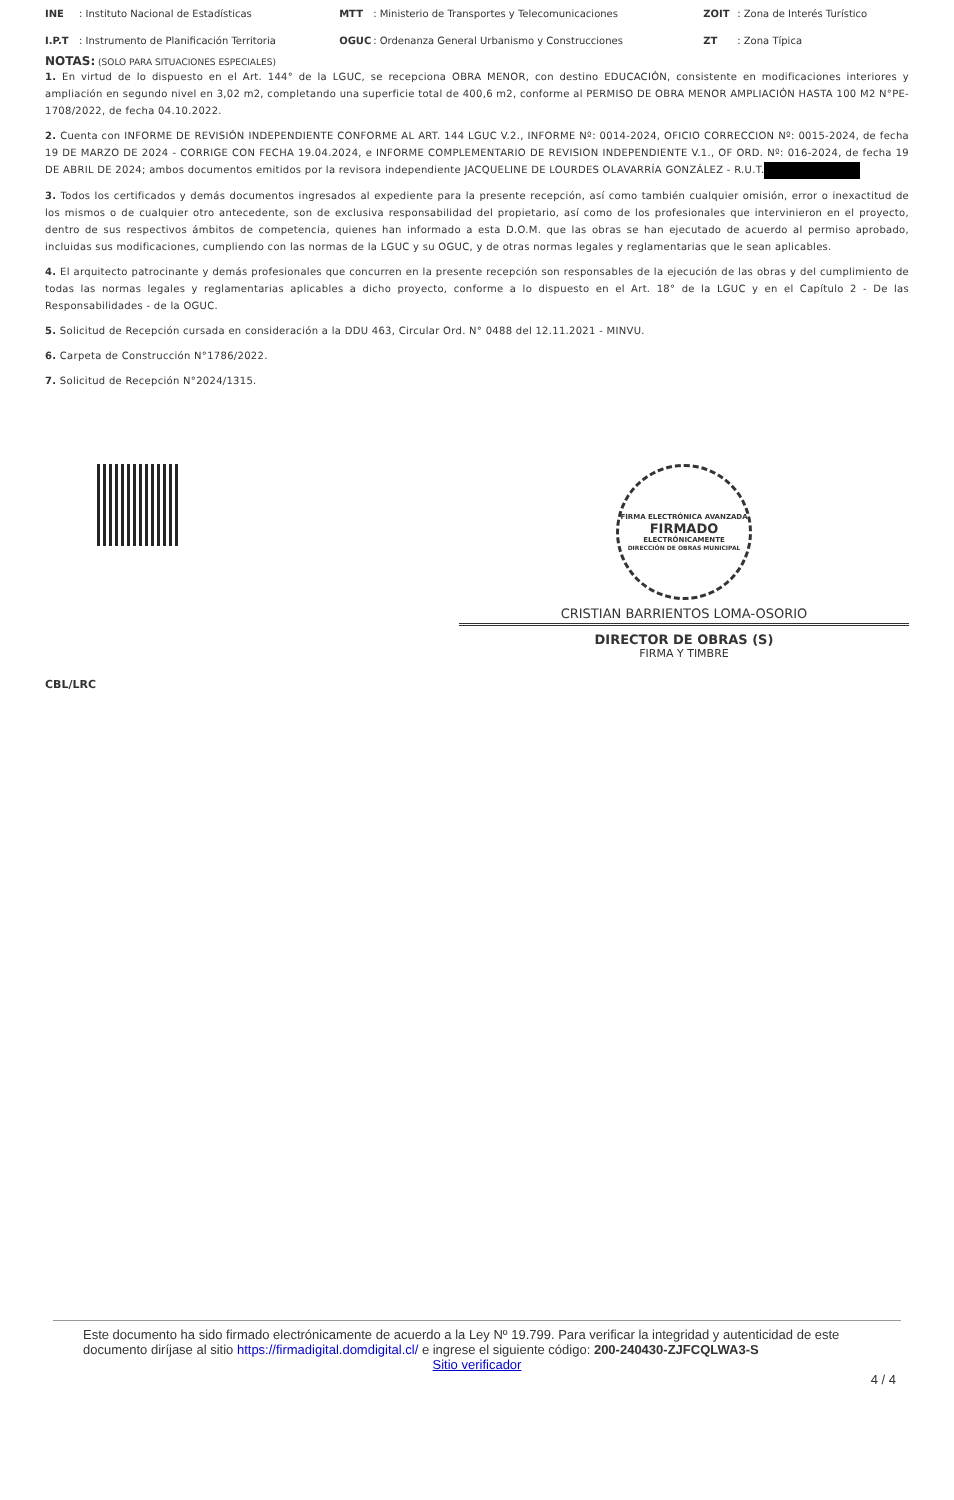| INE | : Instituto Nacional de Estadísticas | MTT | : Ministerio de Transportes y Telecomunicaciones | ZOIT | : Zona de Interés Turístico |
| I.P.T | : Instrumento de Planificación Territoria | OGUC | : Ordenanza General Urbanismo y Construcciones | ZT | : Zona Típica |
NOTAS: (SOLO PARA SITUACIONES ESPECIALES)
1. En virtud de lo dispuesto en el Art. 144° de la LGUC, se recepciona OBRA MENOR, con destino EDUCACIÓN, consistente en modificaciones interiores y ampliación en segundo nivel en 3,02 m2, completando una superficie total de 400,6 m2, conforme al PERMISO DE OBRA MENOR AMPLIACIÓN HASTA 100 M2 N°PE-1708/2022, de fecha 04.10.2022.
2. Cuenta con INFORME DE REVISIÓN INDEPENDIENTE CONFORME AL ART. 144 LGUC V.2., INFORME Nº: 0014-2024, OFICIO CORRECCION Nº: 0015-2024, de fecha 19 DE MARZO DE 2024 - CORRIGE CON FECHA 19.04.2024, e INFORME COMPLEMENTARIO DE REVISION INDEPENDIENTE V.1., OF ORD. Nº: 016-2024, de fecha 19 DE ABRIL DE 2024; ambos documentos emitidos por la revisora independiente JACQUELINE DE LOURDES OLAVARRÍA GONZÁLEZ - R.U.T.
3. Todos los certificados y demás documentos ingresados al expediente para la presente recepción, así como también cualquier omisión, error o inexactitud de los mismos o de cualquier otro antecedente, son de exclusiva responsabilidad del propietario, así como de los profesionales que intervinieron en el proyecto, dentro de sus respectivos ámbitos de competencia, quienes han informado a esta D.O.M. que las obras se han ejecutado de acuerdo al permiso aprobado, incluidas sus modificaciones, cumpliendo con las normas de la LGUC y su OGUC, y de otras normas legales y reglamentarias que le sean aplicables.
4. El arquitecto patrocinante y demás profesionales que concurren en la presente recepción son responsables de la ejecución de las obras y del cumplimiento de todas las normas legales y reglamentarias aplicables a dicho proyecto, conforme a lo dispuesto en el Art. 18° de la LGUC y en el Capítulo 2 - De las Responsabilidades - de la OGUC.
5. Solicitud de Recepción cursada en consideración a la DDU 463, Circular Ord. N° 0488 del 12.11.2021 - MINVU.
6. Carpeta de Construcción N°1786/2022.
7. Solicitud de Recepción N°2024/1315.
FIRMA ELECTRÓNICA AVANZADA
FIRMADO
ELECTRÓNICAMENTE
DIRECCIÓN DE OBRAS MUNICIPAL
CRISTIAN BARRIENTOS LOMA-OSORIO
DIRECTOR DE OBRAS (S)
FIRMA Y TIMBRE
CBL/LRC
Este documento ha sido firmado electrónicamente de acuerdo a la Ley Nº 19.799. Para verificar la integridad y autenticidad de este documento diríjase al sitio https://firmadigital.domdigital.cl/ e ingrese el siguiente código: 200-240430-ZJFCQLWA3-S
Sitio verificador
4 / 4